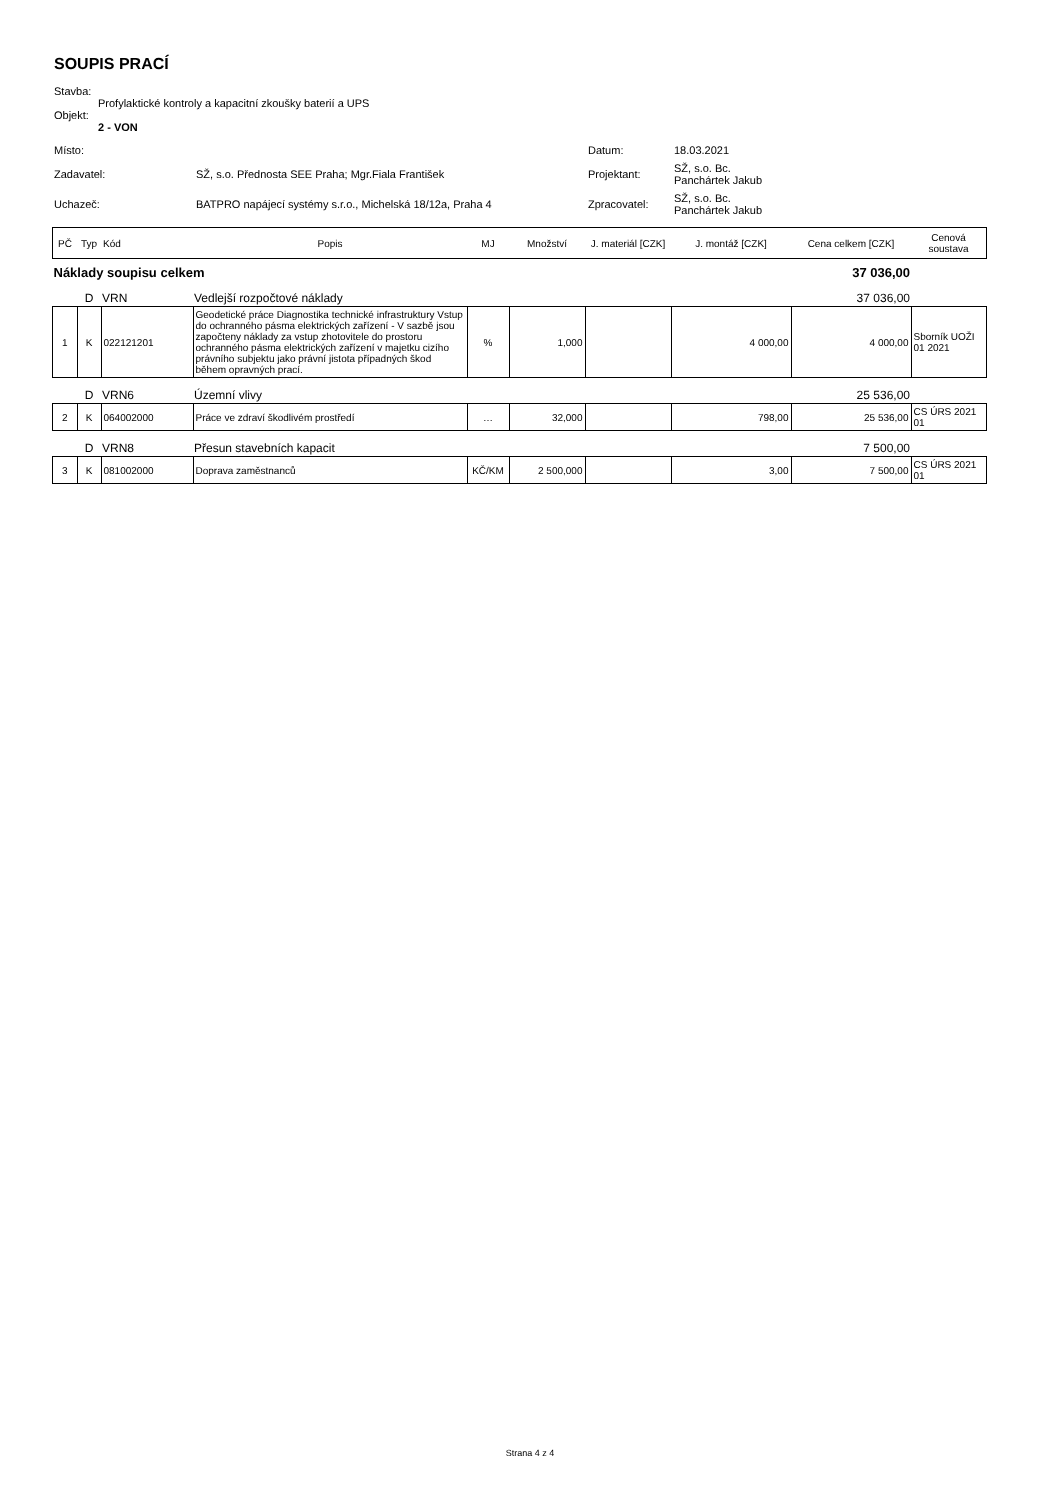SOUPIS PRACÍ
Stavba:
Profylaktické kontroly a kapacitní zkoušky baterií a UPS
Objekt:
2 - VON
| Místo: | | Datum: | 18.03.2021 |
| Zadavatel: | SŽ, s.o. Přednosta SEE Praha; Mgr.Fiala František | Projektant: | SŽ, s.o. Bc. Panchártek Jakub |
| Uchazeč: | BATPRO napájecí systémy s.r.o., Michelská 18/12a, Praha 4 | Zpracovatel: | SŽ, s.o. Bc. Panchártek Jakub |
| PČ | Typ | Kód | Popis | MJ | Množství | J. materiál [CZK] | J. montáž [CZK] | Cena celkem [CZK] | Cenová soustava |
| --- | --- | --- | --- | --- | --- | --- | --- | --- | --- |
| Náklady soupisu celkem | | | | | | | | 37 036,00 | |
| | D | VRN | Vedlejší rozpočtové náklady | | | | | 37 036,00 | |
| 1 | K | 022121201 | Geodetické práce Diagnostika technické infrastruktury Vstup do ochranného pásma elektrických zařízení - V sazbě jsou započteny náklady za vstup zhotovitele do prostoru ochranného pásma elektrických zařízení v majetku cizího právního subjektu jako právní jistota případných škod během opravných prací. | % | 1,000 | | 4 000,00 | 4 000,00 | Sborník UOŽI 01 2021 |
| | D | VRN6 | Územní vlivy | | | | | 25 536,00 | |
| 2 | K | 064002000 | Práce ve zdraví škodlivém prostředí | … | 32,000 | | 798,00 | 25 536,00 | CS ÚRS 2021 01 |
| | D | VRN8 | Přesun stavebních kapacit | | | | | 7 500,00 | |
| 3 | K | 081002000 | Doprava zaměstnanců | KČ/KM | 2 500,000 | | 3,00 | 7 500,00 | CS ÚRS 2021 01 |
Strana 4 z 4